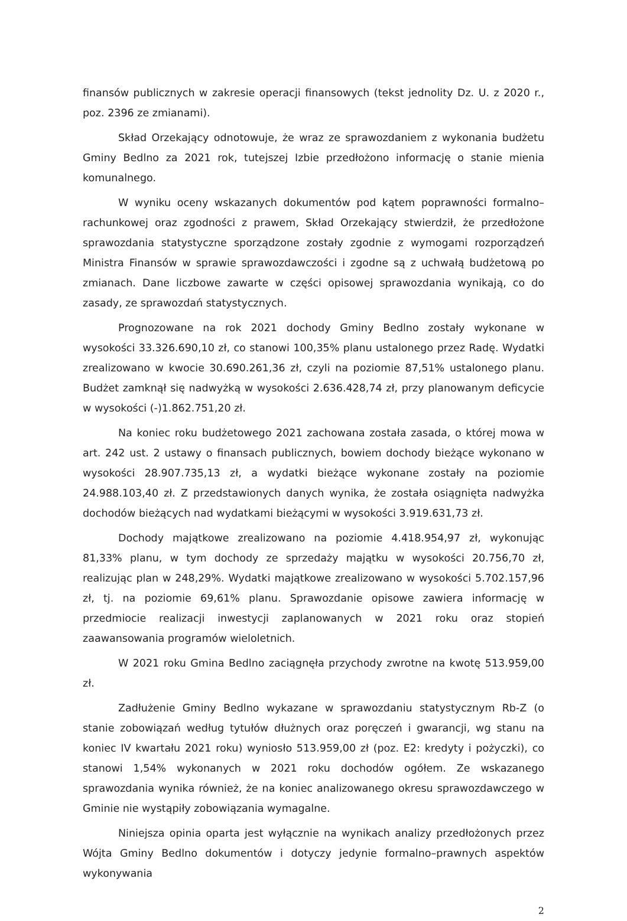finansów publicznych w zakresie operacji finansowych (tekst jednolity Dz. U. z 2020 r., poz. 2396 ze zmianami).
Skład Orzekający odnotowuje, że wraz ze sprawozdaniem z wykonania budżetu Gminy Bedlno za 2021 rok, tutejszej Izbie przedłożono informację o stanie mienia komunalnego.
W wyniku oceny wskazanych dokumentów pod kątem poprawności formalno–rachunkowej oraz zgodności z prawem, Skład Orzekający stwierdził, że przedłożone sprawozdania statystyczne sporządzone zostały zgodnie z wymogami rozporządzeń Ministra Finansów w sprawie sprawozdawczości i zgodne są z uchwałą budżetową po zmianach. Dane liczbowe zawarte w części opisowej sprawozdania wynikają, co do zasady, ze sprawozdań statystycznych.
Prognozowane na rok 2021 dochody Gminy Bedlno zostały wykonane w wysokości 33.326.690,10 zł, co stanowi 100,35% planu ustalonego przez Radę. Wydatki zrealizowano w kwocie 30.690.261,36 zł, czyli na poziomie 87,51% ustalonego planu. Budżet zamknął się nadwyżką w wysokości 2.636.428,74 zł, przy planowanym deficycie w wysokości (-)1.862.751,20 zł.
Na koniec roku budżetowego 2021 zachowana została zasada, o której mowa w art. 242 ust. 2 ustawy o finansach publicznych, bowiem dochody bieżące wykonano w wysokości 28.907.735,13 zł, a wydatki bieżące wykonane zostały na poziomie 24.988.103,40 zł. Z przedstawionych danych wynika, że została osiągnięta nadwyżka dochodów bieżących nad wydatkami bieżącymi w wysokości 3.919.631,73 zł.
Dochody majątkowe zrealizowano na poziomie 4.418.954,97 zł, wykonując 81,33% planu, w tym dochody ze sprzedaży majątku w wysokości 20.756,70 zł, realizując plan w 248,29%. Wydatki majątkowe zrealizowano w wysokości 5.702.157,96 zł, tj. na poziomie 69,61% planu. Sprawozdanie opisowe zawiera informację w przedmiocie realizacji inwestycji zaplanowanych w 2021 roku oraz stopień zaawansowania programów wieloletnich.
W 2021 roku Gmina Bedlno zaciągnęła przychody zwrotne na kwotę 513.959,00 zł.
Zadłużenie Gminy Bedlno wykazane w sprawozdaniu statystycznym Rb-Z (o stanie zobowiązań według tytułów dłużnych oraz poręczeń i gwarancji, wg stanu na koniec IV kwartału 2021 roku) wyniosło 513.959,00 zł (poz. E2: kredyty i pożyczki), co stanowi 1,54% wykonanych w 2021 roku dochodów ogółem. Ze wskazanego sprawozdania wynika również, że na koniec analizowanego okresu sprawozdawczego w Gminie nie wystąpiły zobowiązania wymagalne.
Niniejsza opinia oparta jest wyłącznie na wynikach analizy przedłożonych przez Wójta Gminy Bedlno dokumentów i dotyczy jedynie formalno–prawnych aspektów wykonywania
2